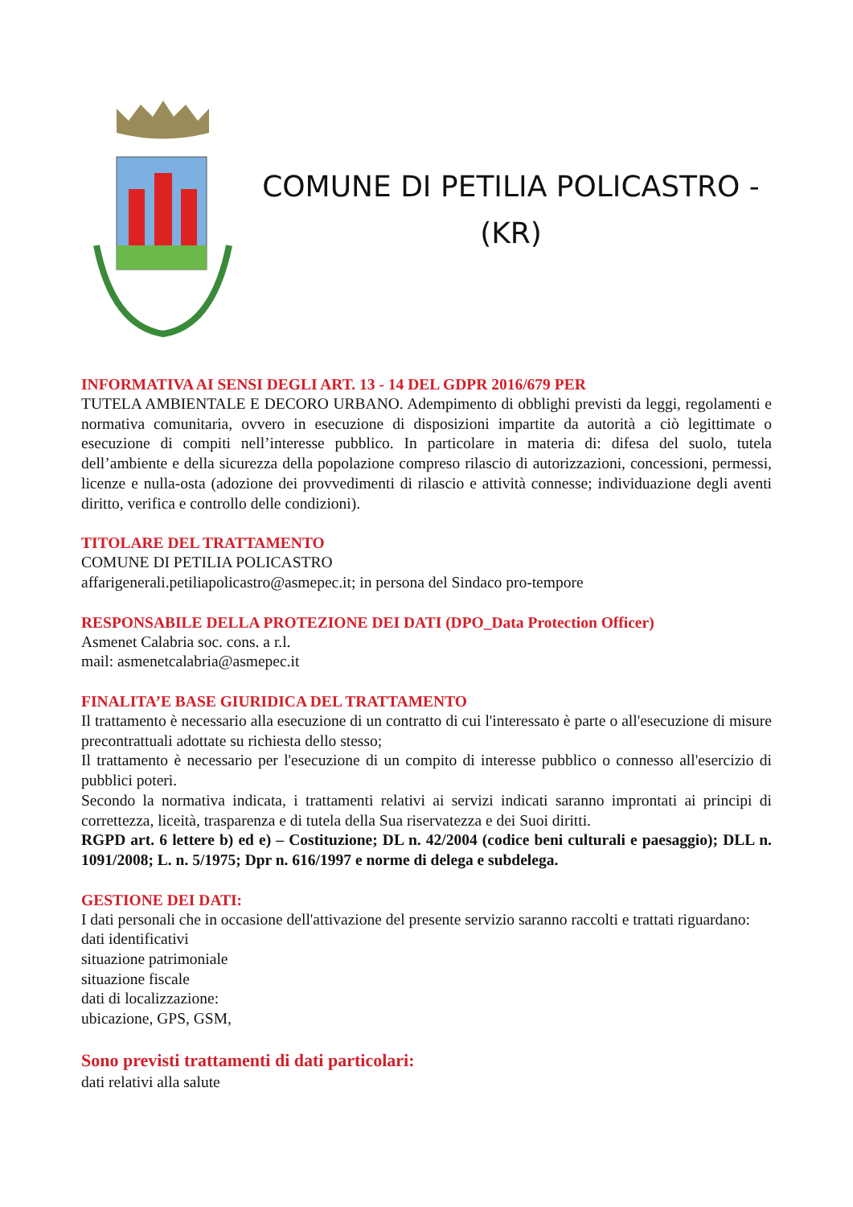COMUNE DI PETILIA POLICASTRO -
(KR)
INFORMATIVA AI SENSI DEGLI ART. 13 - 14 DEL GDPR 2016/679 PER
TUTELA AMBIENTALE E DECORO URBANO. Adempimento di obblighi previsti da leggi, regolamenti e normativa comunitaria, ovvero in esecuzione di disposizioni impartite da autorità a ciò legittimate o esecuzione di compiti nell’interesse pubblico. In particolare in materia di: difesa del suolo, tutela dell’ambiente e della sicurezza della popolazione compreso rilascio di autorizzazioni, concessioni, permessi, licenze e nulla-osta (adozione dei provvedimenti di rilascio e attività connesse; individuazione degli aventi diritto, verifica e controllo delle condizioni).
TITOLARE DEL TRATTAMENTO
COMUNE DI PETILIA POLICASTRO
affarigenerali.petiliapolicastro@asmepec.it; in persona del Sindaco pro-tempore
RESPONSABILE DELLA PROTEZIONE DEI DATI (DPO_Data Protection Officer)
Asmenet Calabria soc. cons. a r.l.
mail: asmenetcalabria@asmepec.it
FINALITA’E BASE GIURIDICA DEL TRATTAMENTO
Il trattamento è necessario alla esecuzione di un contratto di cui l'interessato è parte o all'esecuzione di misure precontrattuali adottate su richiesta dello stesso;
Il trattamento è necessario per l'esecuzione di un compito di interesse pubblico o connesso all'esercizio di pubblici poteri.
Secondo la normativa indicata, i trattamenti relativi ai servizi indicati saranno improntati ai principi di correttezza, liceità, trasparenza e di tutela della Sua riservatezza e dei Suoi diritti.
RGPD art. 6 lettere b) ed e) – Costituzione; DL n. 42/2004 (codice beni culturali e paesaggio); DLL n. 1091/2008; L. n. 5/1975; Dpr n. 616/1997 e norme di delega e subdelega.
GESTIONE DEI DATI:
I dati personali che in occasione dell'attivazione del presente servizio saranno raccolti e trattati riguardano:
dati identificativi
situazione patrimoniale
situazione fiscale
dati di localizzazione:
ubicazione, GPS, GSM,
Sono previsti trattamenti di dati particolari:
dati relativi alla salute